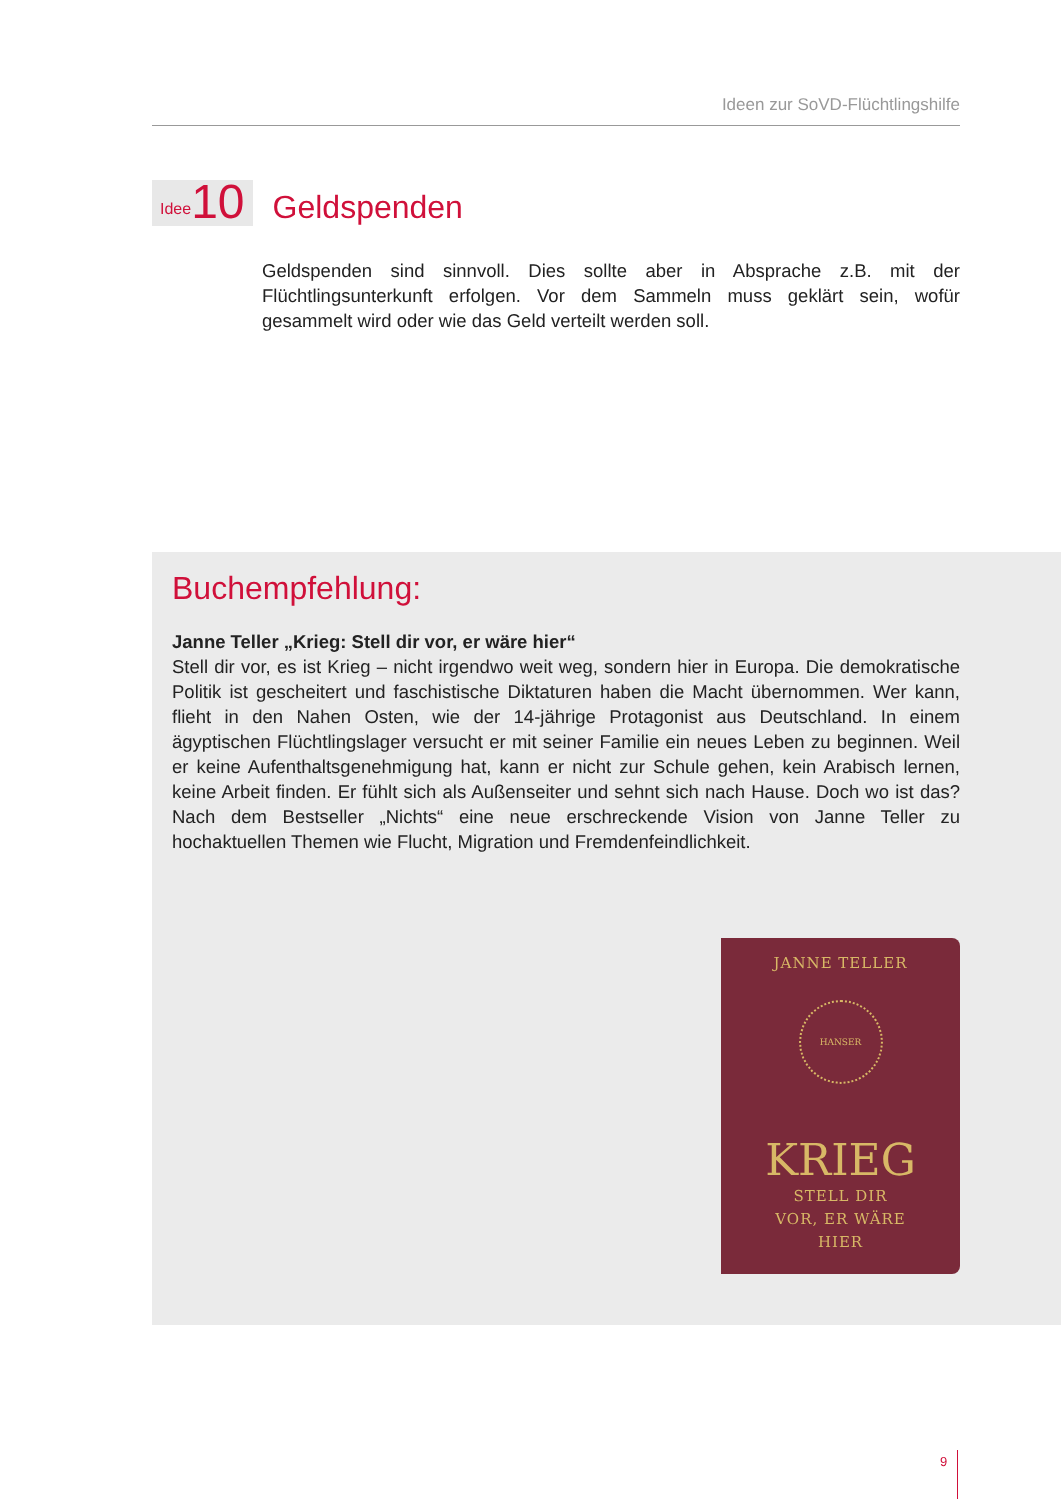Ideen zur SoVD-Flüchtlingshilfe
Idee 10
Geldspenden
Geldspenden sind sinnvoll. Dies sollte aber in Absprache z.B. mit der Flüchtlingsunterkunft erfolgen. Vor dem Sammeln muss geklärt sein, wofür gesammelt wird oder wie das Geld verteilt werden soll.
Buchempfehlung:
Janne Teller „Krieg: Stell dir vor, er wäre hier“
Stell dir vor, es ist Krieg – nicht irgendwo weit weg, sondern hier in Europa. Die demokratische Politik ist gescheitert und faschistische Diktaturen haben die Macht übernommen. Wer kann, flieht in den Nahen Osten, wie der 14-jährige Protagonist aus Deutschland. In einem ägyptischen Flüchtlingslager versucht er mit seiner Familie ein neues Leben zu beginnen. Weil er keine Aufenthaltsgenehmigung hat, kann er nicht zur Schule gehen, kein Arabisch lernen, keine Arbeit finden. Er fühlt sich als Außenseiter und sehnt sich nach Hause. Doch wo ist das? Nach dem Bestseller „Nichts“ eine neue erschreckende Vision von Janne Teller zu hochaktuellen Themen wie Flucht, Migration und Fremdenfeindlichkeit.
JANNE TELLER
HANSER
KRIEG
STELL DIR
VOR, ER WÄRE
HIER
9